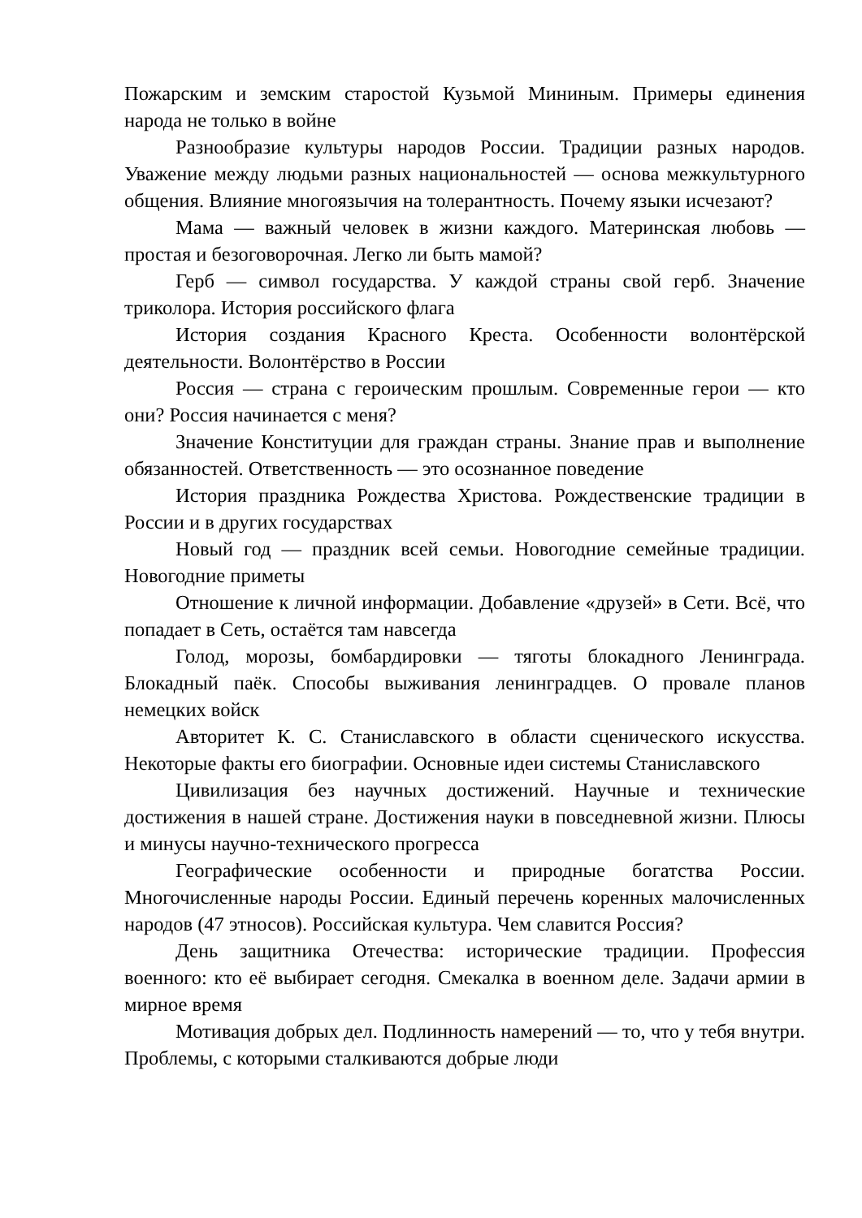Пожарским и земским старостой Кузьмой Мининым. Примеры единения народа не только в войне
Разнообразие культуры народов России. Традиции разных народов. Уважение между людьми разных национальностей — основа межкультурного общения. Влияние многоязычия на толерантность. Почему языки исчезают?
Мама — важный человек в жизни каждого. Материнская любовь — простая и безоговорочная. Легко ли быть мамой?
Герб — символ государства. У каждой страны свой герб. Значение триколора. История российского флага
История создания Красного Креста. Особенности волонтёрской деятельности. Волонтёрство в России
Россия — страна с героическим прошлым. Современные герои — кто они? Россия начинается с меня?
Значение Конституции для граждан страны. Знание прав и выполнение обязанностей. Ответственность — это осознанное поведение
История праздника Рождества Христова. Рождественские традиции в России и в других государствах
Новый год — праздник всей семьи. Новогодние семейные традиции. Новогодние приметы
Отношение к личной информации. Добавление «друзей» в Сети. Всё, что попадает в Сеть, остаётся там навсегда
Голод, морозы, бомбардировки — тяготы блокадного Ленинграда. Блокадный паёк. Способы выживания ленинградцев. О провале планов немецких войск
Авторитет К. С. Станиславского в области сценического искусства. Некоторые факты его биографии. Основные идеи системы Станиславского
Цивилизация без научных достижений. Научные и технические достижения в нашей стране. Достижения науки в повседневной жизни. Плюсы и минусы научно-технического прогресса
Географические особенности и природные богатства России. Многочисленные народы России. Единый перечень коренных малочисленных народов (47 этносов). Российская культура. Чем славится Россия?
День защитника Отечества: исторические традиции. Профессия военного: кто её выбирает сегодня. Смекалка в военном деле. Задачи армии в мирное время
Мотивация добрых дел. Подлинность намерений — то, что у тебя внутри. Проблемы, с которыми сталкиваются добрые люди